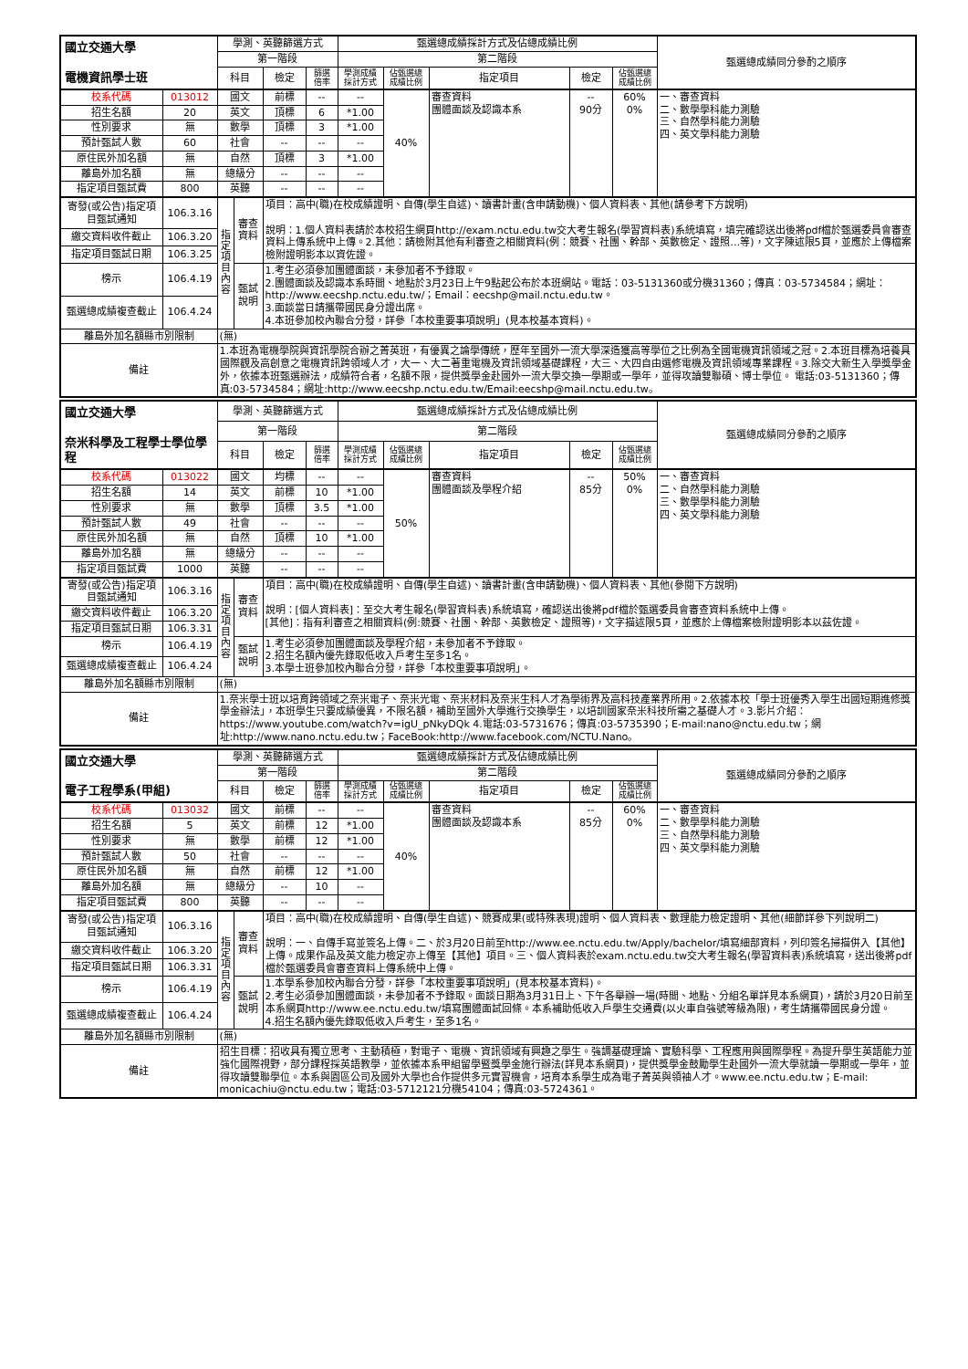| 國立交通大學 電機資訊學士班 | | 學測、英聽篩選方式 | | | | 甄選總成績採計方式及佔總成績比例 | | | | | 甄選總成績同分參酌之順序 |
| | | 第一階段 | | | | 第二階段 | | | | | |
| | | 科目 | | 檢定 | 篩選 倍率 | 學測成績 採計方式 | 佔甄選總 成績比例 | 指定項目 | 檢定 | 佔甄選總 成績比例 | |
| 校系代碼 | 013012 | 國文 | | 前標 | -- | -- | 40% | 審查資料 團體面談及認識本系 | -- 90分 | 60% 0% | 一、審查資料 二、數學學科能力測驗 三、自然學科能力測驗 四、英文學科能力測驗 |
| 招生名額 | 20 | 英文 | | 頂標 | 6 | *1.00 | | | | | |
| 性別要求 | 無 | 數學 | | 頂標 | 3 | *1.00 | | | | | |
| 預計甄試人數 | 60 | 社會 | | -- | -- | -- | | | | | |
| 原住民外加名額 | 無 | 自然 | | 頂標 | 3 | *1.00 | | | | | |
| 離島外加名額 | 無 | 總級分 | | -- | -- | -- | | | | | |
| 指定項目甄試費 | 800 | 英聽 | | -- | -- | -- | | | | | |
| 寄發(或公告)指定項目甄試通知 | 106.3.16 | 指定項目內容 | 審查資料 | 項目：高中(職)在校成績證明、自傳(學生自述)、讀書計畫(含申請動機)、個人資料表、其他(請參考下方說明) 說明：1.個人資料表請於本校招生網頁http://exam.nctu.edu.tw交大考生報名(學習資料表)系統填寫，填完確認送出後將pdf檔於甄選委員會審查資料上傳系統中上傳。2.其他：請檢附其他有利審查之相關資料(例：競賽、社團、幹部、英數檢定、證照…等)，文字陳述限5頁，並應於上傳檔案檢附證明影本以資佐證。 | | | | | | | |
| 繳交資料收件截止 | 106.3.20 | | | | | | | | | | |
| 指定項目甄試日期 | 106.3.25 | | | | | | | | | | |
| 榜示 | 106.4.19 | | 甄試說明 | 1.考生必須參加團體面談，未參加者不予錄取。 2.團體面談及認識本系時間、地點於3月23日上午9點起公布於本班網站。電話：03-5131360或分機31360；傳真：03-5734584；網址：http://www.eecshp.nctu.edu.tw/；Email：eecshp@mail.nctu.edu.tw。 3.面談當日請攜帶國民身分證出席。 4.本班參加校內聯合分發，詳參「本校重要事項說明」(見本校基本資料)。 | | | | | | | |
| 甄選總成績複查截止 | 106.4.24 | | | | | | | | | | |
| 離島外加名額縣市別限制 | | (無) | | | | | | | | | |
| 備註 | | 1.本班為電機學院與資訊學院合辦之菁英班，有優異之論學傳統，歷年至國外一流大學深造獲高等學位之比例為全國電機資訊領域之冠。2.本班目標為培養具國際觀及高創意之電機資訊跨領域人才，大一、大二著重電機及資訊領域基礎課程，大三、大四自由選修電機及資訊領域專業課程。3.除交大新生入學獎學金外，依據本班甄選辦法，成績符合者，名額不限，提供獎學金赴國外一流大學交換一學期或一學年，並得攻讀雙聯碩、博士學位。 電話:03-5131360；傳真:03-5734584；網址:http://www.eecshp.nctu.edu.tw/Email:eecshp@mail.nctu.edu.tw。 | | | | | | | | | |
| 國立交通大學 奈米科學及工程學士學位學程 | | 學測、英聽篩選方式 | | | | 甄選總成績採計方式及佔總成績比例 | | | | | 甄選總成績同分參酌之順序 |
| | | 第一階段 | | | | 第二階段 | | | | | |
| | | 科目 | | 檢定 | 篩選 倍率 | 學測成績 採計方式 | 佔甄選總 成績比例 | 指定項目 | 檢定 | 佔甄選總 成績比例 | |
| 校系代碼 | 013022 | 國文 | | 均標 | -- | -- | 50% | 審查資料 團體面談及學程介紹 | -- 85分 | 50% 0% | 一、審查資料 二、自然學科能力測驗 三、數學學科能力測驗 四、英文學科能力測驗 |
| 招生名額 | 14 | 英文 | | 前標 | 10 | *1.00 | | | | | |
| 性別要求 | 無 | 數學 | | 頂標 | 3.5 | *1.00 | | | | | |
| 預計甄試人數 | 49 | 社會 | | -- | -- | -- | | | | | |
| 原住民外加名額 | 無 | 自然 | | 頂標 | 10 | *1.00 | | | | | |
| 離島外加名額 | 無 | 總級分 | | -- | -- | -- | | | | | |
| 指定項目甄試費 | 1000 | 英聽 | | -- | -- | -- | | | | | |
| 寄發(或公告)指定項目甄試通知 | 106.3.16 | 指定項目內容 | 審查資料 | 項目：高中(職)在校成績證明、自傳(學生自述)、讀書計畫(含申請動機)、個人資料表、其他(參閱下方說明) 說明：[個人資料表]：至交大考生報名(學習資料表)系統填寫，確認送出後將pdf檔於甄選委員會審查資料系統中上傳。 [其他]：指有利審查之相關資料(例:競賽、社團、幹部、英數檢定、證照等)，文字描述限5頁，並應於上傳檔案檢附證明影本以茲佐證。 | | | | | | | |
| 繳交資料收件截止 | 106.3.20 | | | | | | | | | | |
| 指定項目甄試日期 | 106.3.31 | | | | | | | | | | |
| 榜示 | 106.4.19 | | 甄試說明 | 1.考生必須參加團體面談及學程介紹，未參加者不予錄取。 2.招生名額內優先錄取低收入戶考生至多1名。 3.本學士班參加校內聯合分發，詳參「本校重要事項說明」。 | | | | | | | |
| 甄選總成績複查截止 | 106.4.24 | | | | | | | | | | |
| 離島外加名額縣市別限制 | | (無) | | | | | | | | | |
| 備註 | | 1.奈米學士班以培育跨領域之奈米電子、奈米光電、奈米材料及奈米生科人才為學術界及高科技產業界所用。2.依據本校「學士班優秀入學生出國短期進修獎學金辦法」，本班學生只要成績優異，不限名額，補助至國外大學進行交換學生，以培訓國家奈米科技所需之基礎人才。3.影片介紹：https://www.youtube.com/watch?v=igU_pNkyDQk 4.電話:03-5731676；傳真:03-5735390；E-mail:nano@nctu.edu.tw；網址:http://www.nano.nctu.edu.tw；FaceBook:http://www.facebook.com/NCTU.Nano。 | | | | | | | | | |
| 國立交通大學 電子工程學系(甲組) | | 學測、英聽篩選方式 | | | | 甄選總成績採計方式及佔總成績比例 | | | | | 甄選總成績同分參酌之順序 |
| | | 第一階段 | | | | 第二階段 | | | | | |
| | | 科目 | | 檢定 | 篩選 倍率 | 學測成績 採計方式 | 佔甄選總 成績比例 | 指定項目 | 檢定 | 佔甄選總 成績比例 | |
| 校系代碼 | 013032 | 國文 | | 前標 | -- | -- | 40% | 審查資料 團體面談及認識本系 | -- 85分 | 60% 0% | 一、審查資料 二、數學學科能力測驗 三、自然學科能力測驗 四、英文學科能力測驗 |
| 招生名額 | 5 | 英文 | | 前標 | 12 | *1.00 | | | | | |
| 性別要求 | 無 | 數學 | | 前標 | 12 | *1.00 | | | | | |
| 預計甄試人數 | 50 | 社會 | | -- | -- | -- | | | | | |
| 原住民外加名額 | 無 | 自然 | | 前標 | 12 | *1.00 | | | | | |
| 離島外加名額 | 無 | 總級分 | | -- | 10 | -- | | | | | |
| 指定項目甄試費 | 800 | 英聽 | | -- | -- | -- | | | | | |
| 寄發(或公告)指定項目甄試通知 | 106.3.16 | 指定項目內容 | 審查資料 | 項目：高中(職)在校成績證明、自傳(學生自述)、競賽成果(或特殊表現)證明、個人資料表、數理能力檢定證明、其他(細節詳參下列說明二) 說明：一、自傳手寫並簽名上傳。二、於3月20日前至http://www.ee.nctu.edu.tw/Apply/bachelor/填寫細部資料，列印簽名掃描併入【其他】上傳。成果作品及英文能力檢定亦上傳至【其他】項目。三、個人資料表於exam.nctu.edu.tw交大考生報名(學習資料表)系統填寫，送出後將pdf檔於甄選委員會審查資料上傳系統中上傳。 | | | | | | | |
| 繳交資料收件截止 | 106.3.20 | | | | | | | | | | |
| 指定項目甄試日期 | 106.3.31 | | | | | | | | | | |
| 榜示 | 106.4.19 | | 甄試說明 | 1.本學系參加校內聯合分發，詳參「本校重要事項說明」(見本校基本資料)。 2.考生必須參加團體面談，未參加者不予錄取。面談日期為3月31日上、下午各舉辦一場(時間、地點、分組名單詳見本系網頁)，請於3月20日前至本系網頁http://www.ee.nctu.edu.tw/填寫團體面試回條。本系補助低收入戶學生交通費(以火車自強號等級為限)，考生請攜帶國民身分證。 4.招生名額內優先錄取低收入戶考生，至多1名。 | | | | | | | |
| 甄選總成績複查截止 | 106.4.24 | | | | | | | | | | |
| 離島外加名額縣市別限制 | | (無) | | | | | | | | | |
| 備註 | | 招生目標：招收具有獨立思考、主動積極，對電子、電機、資訊領域有興趣之學生。強調基礎理論、實驗科學、工程應用與國際學程。為提升學生英語能力並強化國際視野，部分課程採英語教學，並依據本系甲組留學暨獎學金施行辦法(詳見本系網頁)，提供獎學金鼓勵學生赴國外一流大學就讀一學期或一學年，並得攻讀雙聯學位。本系與園區公司及國外大學也合作提供多元實習機會，培育本系學生成為電子菁英與領袖人才。www.ee.nctu.edu.tw；E-mail: monicachiu@nctu.edu.tw；電話:03-5712121分機54104；傳真:03-5724361。 | | | | | | | | | |